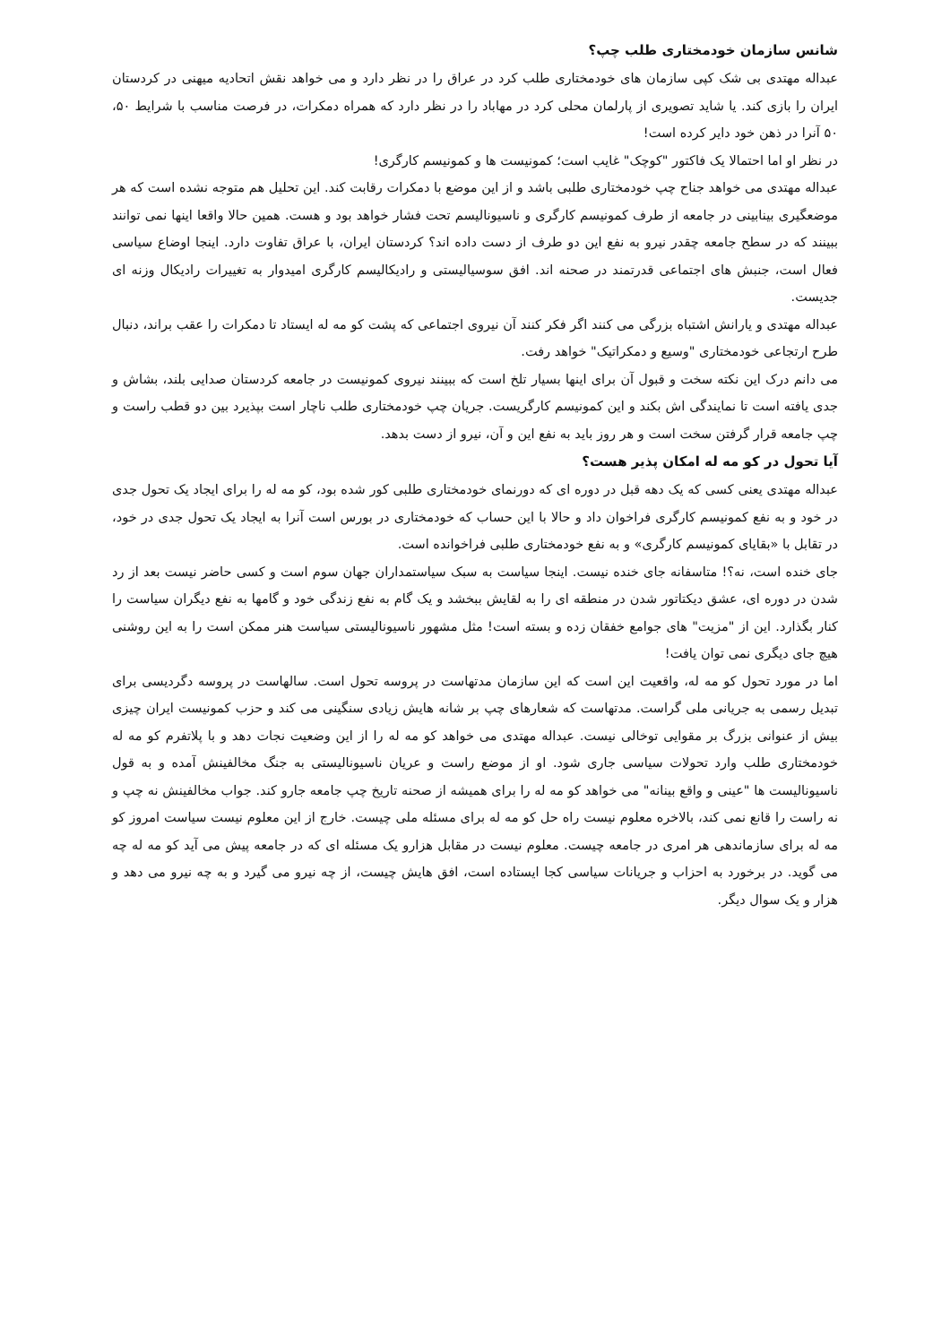شانس سازمان خودمختاری طلب چپ؟
عبداله مهتدی بی شک کپی سازمان های خودمختاری طلب کرد در عراق را در نظر دارد و می خواهد نقش اتحادیه میهنی در کردستان ایران را بازی کند. یا شاید تصویری از پارلمان محلی کرد در مهاباد را در نظر دارد که همراه دمکرات، در فرصت مناسب با شرایط ۵۰، ۵۰ آنرا در ذهن خود دایر کرده است!
در نظر او اما احتمالا یک فاکتور "کوچک" غایب است؛ کمونیست ها و کمونیسم کارگری!
عبداله مهتدی می خواهد جناح چپ خودمختاری طلبی باشد و از این موضع با دمکرات رقابت کند. این تحلیل هم متوجه نشده است که هر موضعگیری بینابینی در جامعه از طرف کمونیسم کارگری و ناسیونالیسم تحت فشار خواهد بود و هست. همین حالا واقعا اینها نمی توانند ببینند که در سطح جامعه چقدر نیرو به نفع این دو طرف از دست داده اند؟ کردستان ایران، با عراق تفاوت دارد. اینجا اوضاع سیاسی فعال است، جنبش های اجتماعی قدرتمند در صحنه اند. افق سوسیالیستی و رادیکالیسم کارگری امیدوار به تغییرات رادیکال وزنه ای جدیست.
عبداله مهتدی و یارانش اشتباه بزرگی می کنند اگر فکر کنند آن نیروی اجتماعی که پشت کو مه له ایستاد تا دمکرات را عقب براند، دنبال طرح ارتجاعی خودمختاری "وسیع و دمکراتیک" خواهد رفت.
می دانم درک این نکته سخت و قبول آن برای اینها بسیار تلخ است که ببینند نیروی کمونیست در جامعه کردستان صدایی بلند، بشاش و جدی یافته است تا نمایندگی اش بکند و این کمونیسم کارگریست. جریان چپ خودمختاری طلب ناچار است بپذیرد بین دو قطب راست و چپ جامعه قرار گرفتن سخت است و هر روز باید به نفع این و آن، نیرو از دست بدهد.
آیا تحول در کو مه له امکان پذیر هست؟
عبداله مهتدی یعنی کسی که یک دهه قبل در دوره ای که دورنمای خودمختاری طلبی کور شده بود، کو مه له را برای ایجاد یک تحول جدی در خود و به نفع کمونیسم کارگری فراخوان داد و حالا با این حساب که خودمختاری در بورس است آنرا به ایجاد یک تحول جدی در خود، در تقابل با «بقایای کمونیسم کارگری» و به نفع خودمختاری طلبی فراخوانده است.
جای خنده است، نه؟! متاسفانه جای خنده نیست. اینجا سیاست به سبک سیاستمداران جهان سوم است و کسی حاضر نیست بعد از رد شدن در دوره ای، عشق دیکتاتور شدن در منطقه ای را به لقایش ببخشد و یک گام به نفع زندگی خود و گامها به نفع دیگران سیاست را کنار بگذارد. این از "مزیت" های جوامع خفقان زده و بسته است! مثل مشهور ناسیونالیستی سیاست هنر ممکن است را به این روشنی هیچ جای دیگری نمی توان یافت!
اما در مورد تحول کو مه له، واقعیت این است که این سازمان مدتهاست در پروسه تحول است. سالهاست در پروسه دگردیسی برای تبدیل رسمی به جریانی ملی گراست. مدتهاست که شعارهای چپ بر شانه هایش زیادی سنگینی می کند و حزب کمونیست ایران چیزی بیش از عنوانی بزرگ بر مقوایی توخالی نیست. عبداله مهتدی می خواهد کو مه له را از این وضعیت نجات دهد و با پلاتفرم کو مه له خودمختاری طلب وارد تحولات سیاسی جاری شود. او از موضع راست و عریان ناسیونالیستی به جنگ مخالفینش آمده و به قول ناسیونالیست ها "عینی و واقع بینانه" می خواهد کو مه له را برای همیشه از صحنه تاریخ چپ جامعه جارو کند. جواب مخالفینش نه چپ و نه راست را قانع نمی کند، بالاخره معلوم نیست راه حل کو مه له برای مسئله ملی چیست. خارج از این معلوم نیست سیاست امروز کو مه له برای سازماندهی هر امری در جامعه چیست. معلوم نیست در مقابل هزارو یک مسئله ای که در جامعه پیش می آید کو مه له چه می گوید. در برخورد به احزاب و جریانات سیاسی کجا ایستاده است، افق هایش چیست، از چه نیرو می گیرد و به چه نیرو می دهد و هزار و یک سوال دیگر.